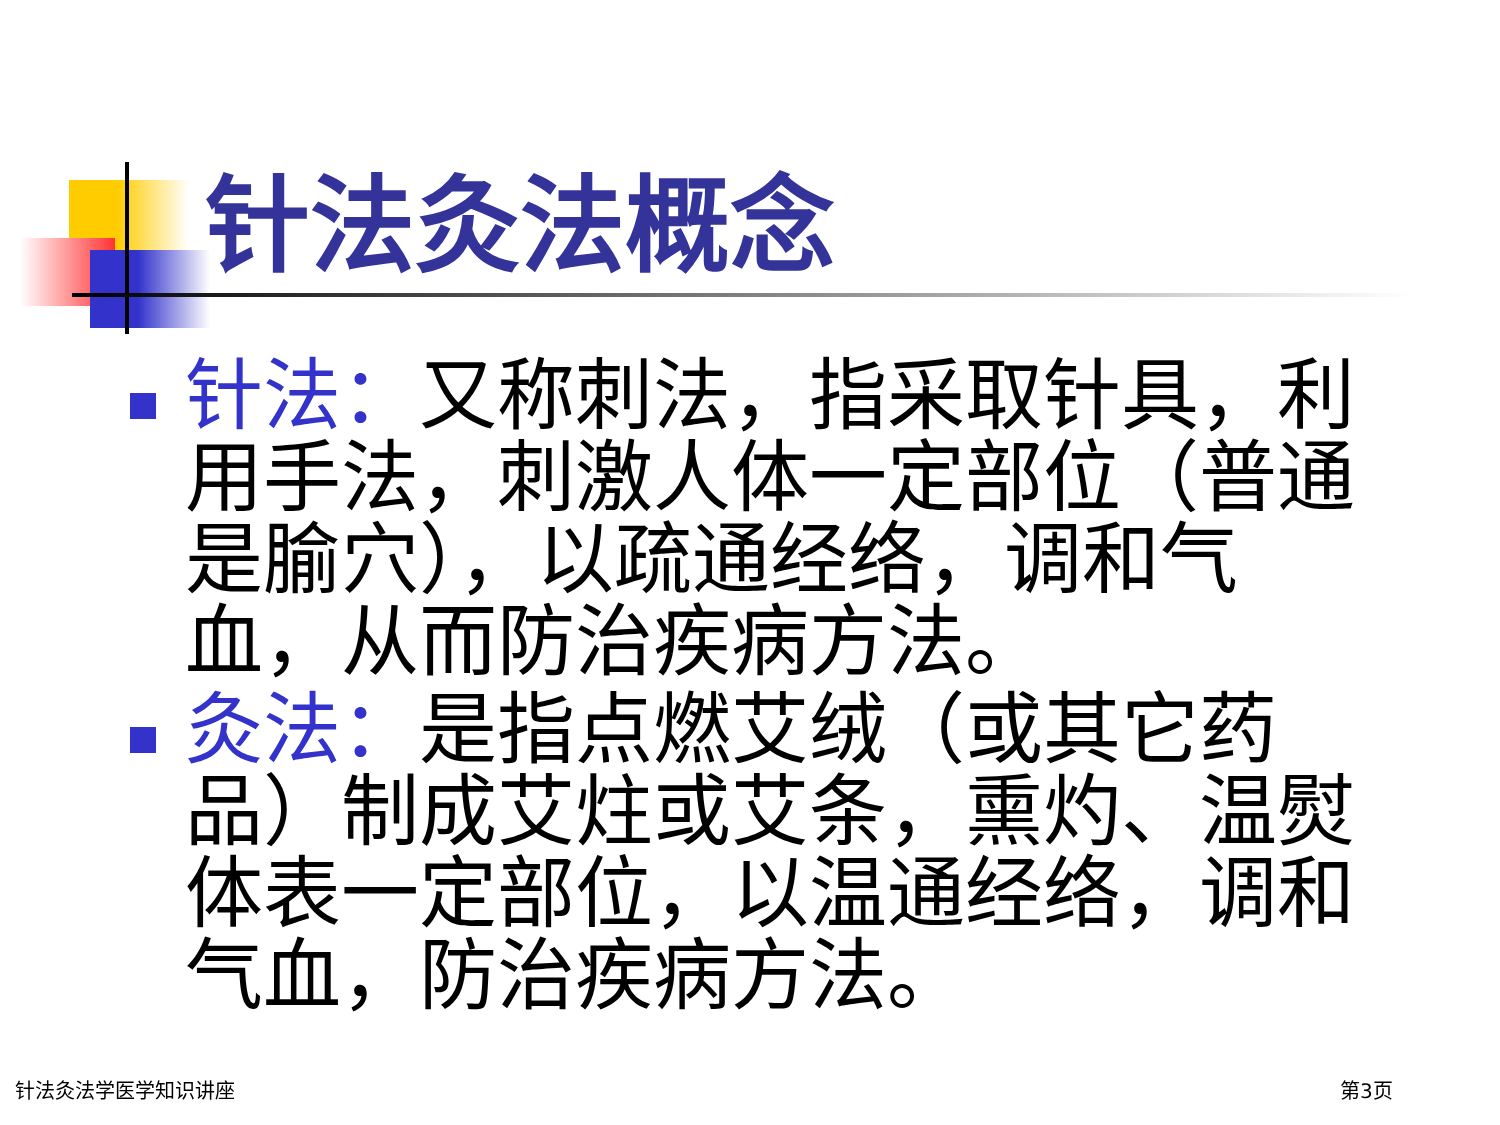针法灸法概念
针法：又称刺法，指采取针具，利用手法，刺激人体一定部位（普通是腧穴），以疏通经络，调和气血，从而防治疾病方法。
灸法：是指点燃艾绒（或其它药品）制成艾炷或艾条，熏灼、温熨体表一定部位，以温通经络，调和气血，防治疾病方法。
针法灸法学医学知识讲座 第3页